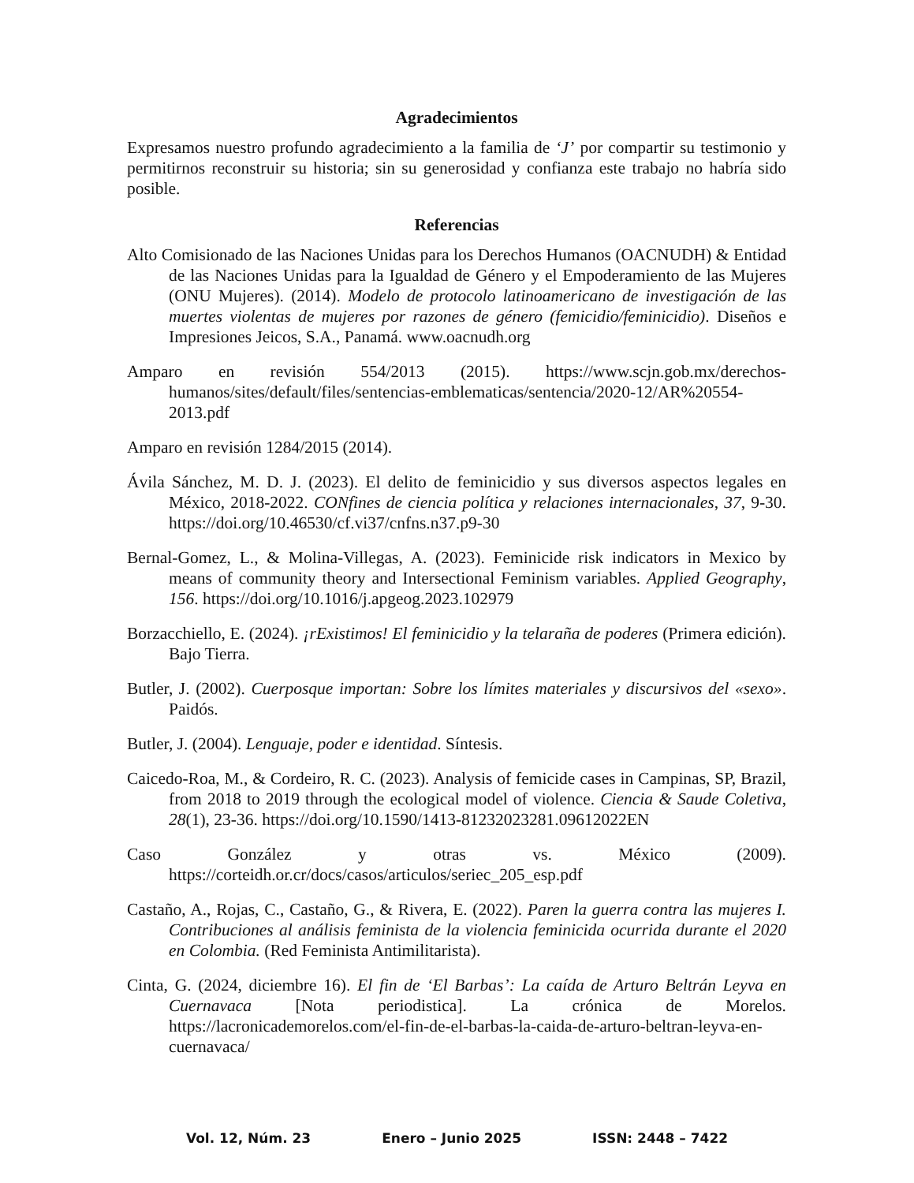Agradecimientos
Expresamos nuestro profundo agradecimiento a la familia de ‘J’ por compartir su testimonio y permitirnos reconstruir su historia; sin su generosidad y confianza este trabajo no habría sido posible.
Referencias
Alto Comisionado de las Naciones Unidas para los Derechos Humanos (OACNUDH) & Entidad de las Naciones Unidas para la Igualdad de Género y el Empoderamiento de las Mujeres (ONU Mujeres). (2014). Modelo de protocolo latinoamericano de investigación de las muertes violentas de mujeres por razones de género (femicidio/feminicidio). Diseños e Impresiones Jeicos, S.A., Panamá. www.oacnudh.org
Amparo en revisión 554/2013 (2015). https://www.scjn.gob.mx/derechos-humanos/sites/default/files/sentencias-emblematicas/sentencia/2020-12/AR%20554-2013.pdf
Amparo en revisión 1284/2015 (2014).
Ávila Sánchez, M. D. J. (2023). El delito de feminicidio y sus diversos aspectos legales en México, 2018-2022. CONfines de ciencia política y relaciones internacionales, 37, 9-30. https://doi.org/10.46530/cf.vi37/cnfns.n37.p9-30
Bernal-Gomez, L., & Molina-Villegas, A. (2023). Feminicide risk indicators in Mexico by means of community theory and Intersectional Feminism variables. Applied Geography, 156. https://doi.org/10.1016/j.apgeog.2023.102979
Borzacchiello, E. (2024). ¡rExistimos! El feminicidio y la telaraña de poderes (Primera edición). Bajo Tierra.
Butler, J. (2002). Cuerposque importan: Sobre los límites materiales y discursivos del «sexo». Paidós.
Butler, J. (2004). Lenguaje, poder e identidad. Síntesis.
Caicedo-Roa, M., & Cordeiro, R. C. (2023). Analysis of femicide cases in Campinas, SP, Brazil, from 2018 to 2019 through the ecological model of violence. Ciencia & Saude Coletiva, 28(1), 23-36. https://doi.org/10.1590/1413-81232023281.09612022EN
Caso González y otras vs. México (2009). https://corteidh.or.cr/docs/casos/articulos/seriec_205_esp.pdf
Castaño, A., Rojas, C., Castaño, G., & Rivera, E. (2022). Paren la guerra contra las mujeres I. Contribuciones al análisis feminista de la violencia feminicida ocurrida durante el 2020 en Colombia. (Red Feminista Antimilitarista).
Cinta, G. (2024, diciembre 16). El fin de ‘El Barbas’: La caída de Arturo Beltrán Leyva en Cuernavaca [Nota periodistica]. La crónica de Morelos. https://lacronicademorelos.com/el-fin-de-el-barbas-la-caida-de-arturo-beltran-leyva-en-cuernavaca/
Vol. 12, Núm. 23 Enero – Junio 2025 ISSN: 2448 – 7422